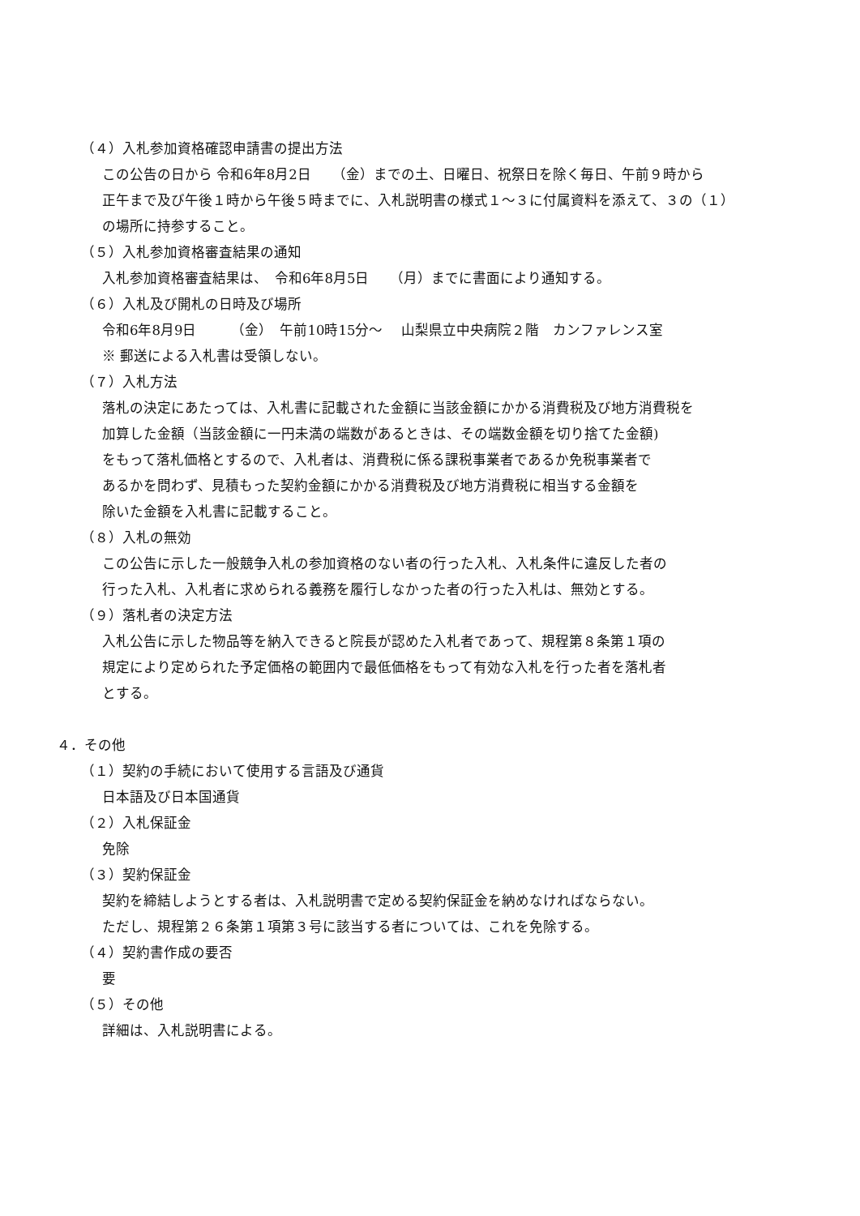（４）入札参加資格確認申請書の提出方法
この公告の日から 令和6年8月2日　　（金）までの土、日曜日、祝祭日を除く毎日、午前９時から
正午まで及び午後１時から午後５時までに、入札説明書の様式１～３に付属資料を添えて、３の（１）
の場所に持参すること。
（５）入札参加資格審査結果の通知
入札参加資格審査結果は、　令和6年8月5日　　（月）までに書面により通知する。
（６）入札及び開札の日時及び場所
令和6年8月9日　　　（金）　午前10時15分～　 山梨県立中央病院２階　カンファレンス室
※ 郵送による入札書は受領しない。
（７）入札方法
落札の決定にあたっては、入札書に記載された金額に当該金額にかかる消費税及び地方消費税を
加算した金額（当該金額に一円未満の端数があるときは、その端数金額を切り捨てた金額)
をもって落札価格とするので、入札者は、消費税に係る課税事業者であるか免税事業者で
あるかを問わず、見積もった契約金額にかかる消費税及び地方消費税に相当する金額を
除いた金額を入札書に記載すること。
（８）入札の無効
この公告に示した一般競争入札の参加資格のない者の行った入札、入札条件に違反した者の
行った入札、入札者に求められる義務を履行しなかった者の行った入札は、無効とする。
（９）落札者の決定方法
入札公告に示した物品等を納入できると院長が認めた入札者であって、規程第８条第１項の
規定により定められた予定価格の範囲内で最低価格をもって有効な入札を行った者を落札者
とする。
４．その他
（１）契約の手続において使用する言語及び通貨
日本語及び日本国通貨
（２）入札保証金
免除
（３）契約保証金
契約を締結しようとする者は、入札説明書で定める契約保証金を納めなければならない。
ただし、規程第２６条第１項第３号に該当する者については、これを免除する。
（４）契約書作成の要否
要
（５）その他
詳細は、入札説明書による。